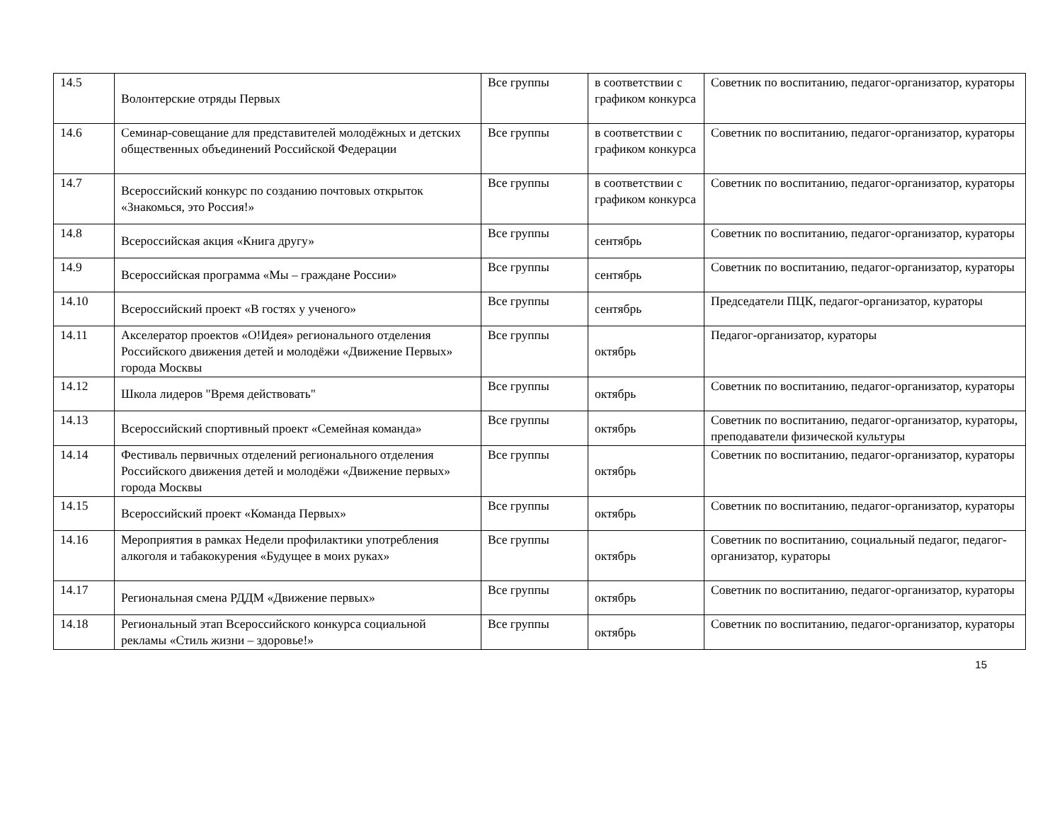| 14.5 | Волонтерские отряды Первых | Все группы | в соответствии с графиком конкурса | Советник по воспитанию, педагог-организатор, кураторы |
| 14.6 | Семинар-совещание для представителей молодёжных и детских общественных объединений Российской Федерации | Все группы | в соответствии с графиком конкурса | Советник по воспитанию, педагог-организатор, кураторы |
| 14.7 | Всероссийский конкурс по созданию почтовых открыток «Знакомься, это Россия!» | Все группы | в соответствии с графиком конкурса | Советник по воспитанию, педагог-организатор, кураторы |
| 14.8 | Всероссийская акция «Книга другу» | Все группы | сентябрь | Советник по воспитанию, педагог-организатор, кураторы |
| 14.9 | Всероссийская программа «Мы – граждане России» | Все группы | сентябрь | Советник по воспитанию, педагог-организатор, кураторы |
| 14.10 | Всероссийский проект «В гостях у ученого» | Все группы | сентябрь | Председатели ПЦК, педагог-организатор, кураторы |
| 14.11 | Акселератор проектов «О!Идея» регионального отделения Российского движения детей и молодёжи «Движение Первых» города Москвы | Все группы | октябрь | Педагог-организатор, кураторы |
| 14.12 | Школа лидеров "Время действовать" | Все группы | октябрь | Советник по воспитанию, педагог-организатор, кураторы |
| 14.13 | Всероссийский спортивный проект «Семейная команда» | Все группы | октябрь | Советник по воспитанию, педагог-организатор, кураторы, преподаватели физической культуры |
| 14.14 | Фестиваль первичных отделений регионального отделения Российского движения детей и молодёжи «Движение первых» города Москвы | Все группы | октябрь | Советник по воспитанию, педагог-организатор, кураторы |
| 14.15 | Всероссийский проект «Команда Первых» | Все группы | октябрь | Советник по воспитанию, педагог-организатор, кураторы |
| 14.16 | Мероприятия в рамках Недели профилактики употребления алкоголя и табакокурения «Будущее в моих руках» | Все группы | октябрь | Советник по воспитанию, социальный педагог, педагог-организатор, кураторы |
| 14.17 | Региональная смена РДДМ «Движение первых» | Все группы | октябрь | Советник по воспитанию, педагог-организатор, кураторы |
| 14.18 | Региональный этап Всероссийского конкурса социальной рекламы «Стиль жизни – здоровье!» | Все группы | октябрь | Советник по воспитанию, педагог-организатор, кураторы |
15